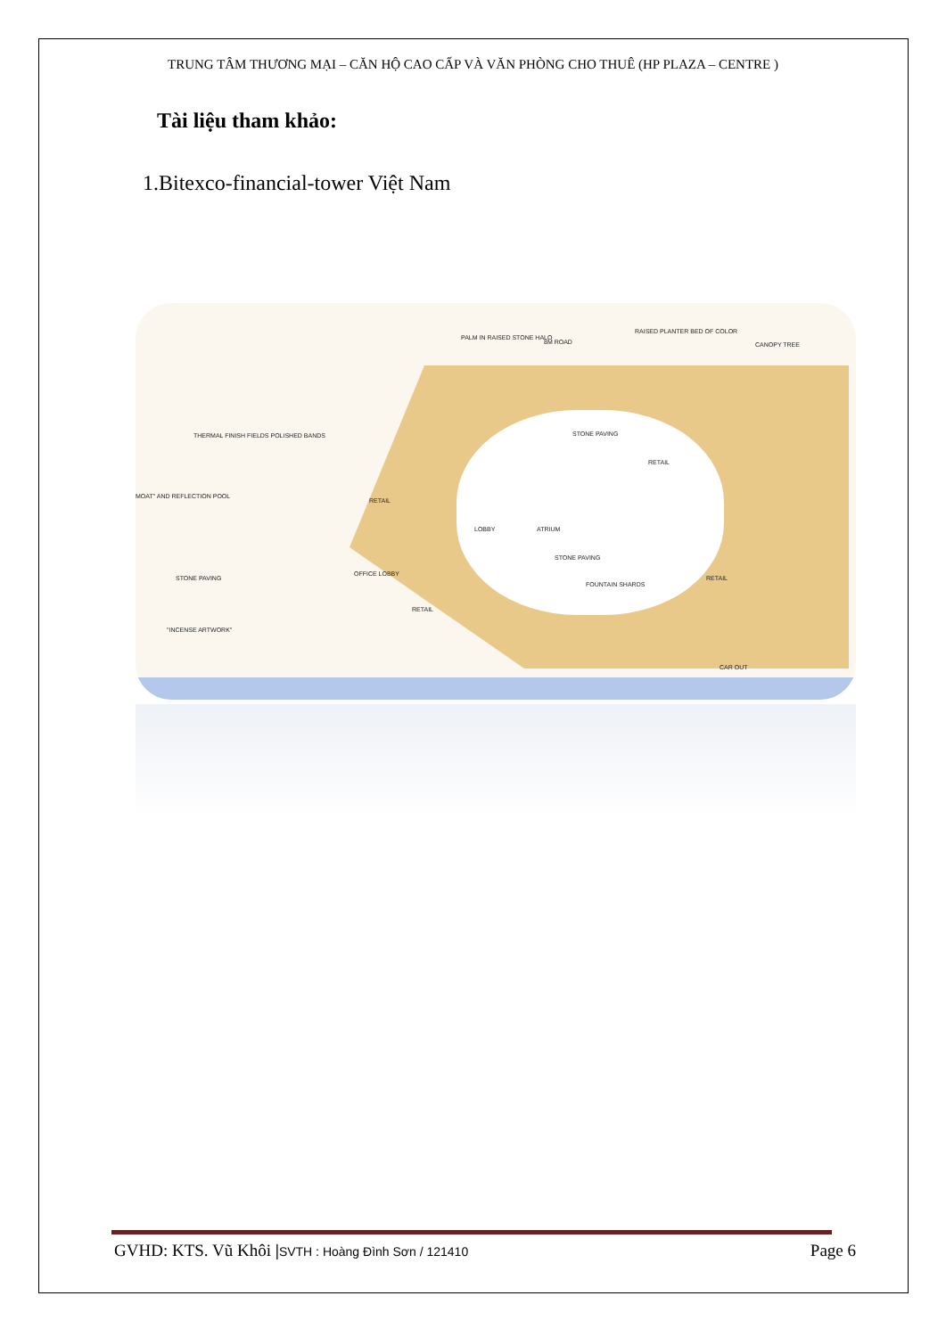TRUNG TÂM THƯƠNG MẠI – CĂN HỘ CAO CẤP VÀ VĂN PHÒNG CHO THUÊ (HP PLAZA – CENTRE )
Tài liệu tham khảo:
1.Bitexco-financial-tower Việt Nam
PALM IN RAISED STONE HALO
8M ROAD
RAISED PLANTER BED OF COLOR
CANOPY TREE
THERMAL FINISH FIELDS POLISHED BANDS STONE PAVING
RETAIL
MOAT" AND REFLECTION POOL
RETAIL
LOBBY ATRIUM
STONE PAVING
STONE PAVING
OFFICE LOBBY
FOUNTAIN SHARDS
RETAIL
RETAIL
"INCENSE ARTWORK"
CAR OUT
GVHD: KTS. Vũ Khôi |SVTH : Hoàng Đình Sơn / 121410 Page 6